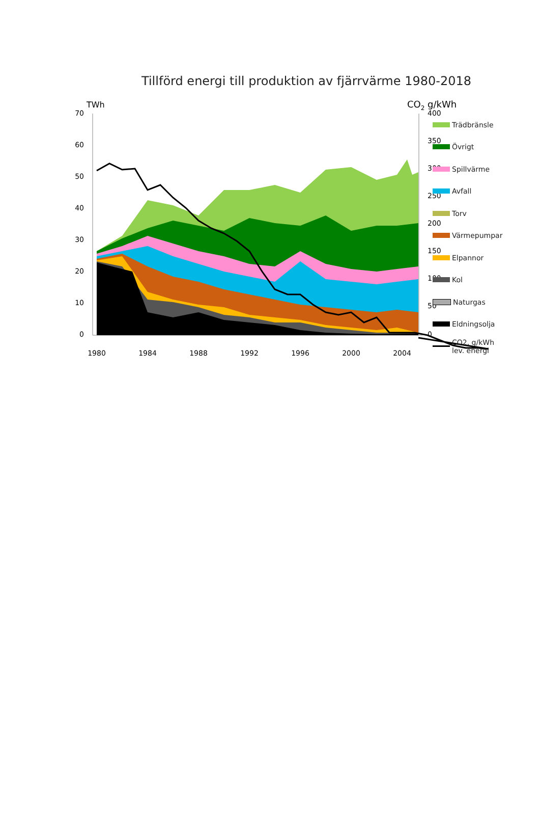Tillförd energi till produktion av fjärrvärme 1980-2018
TWh
CO2 g/kWh
70
60
50
40
30
20
10
0
400
350
300
250
200
150
100
50
0
1980
1984
1988
1992
1996
2000
2004
Trädbränsle
Övrigt
Spillvärme
Avfall
Torv
Värmepumpar
Elpannor
Kol
Naturgas
Eldningsolja
CO2, g/kWh
lev. energi